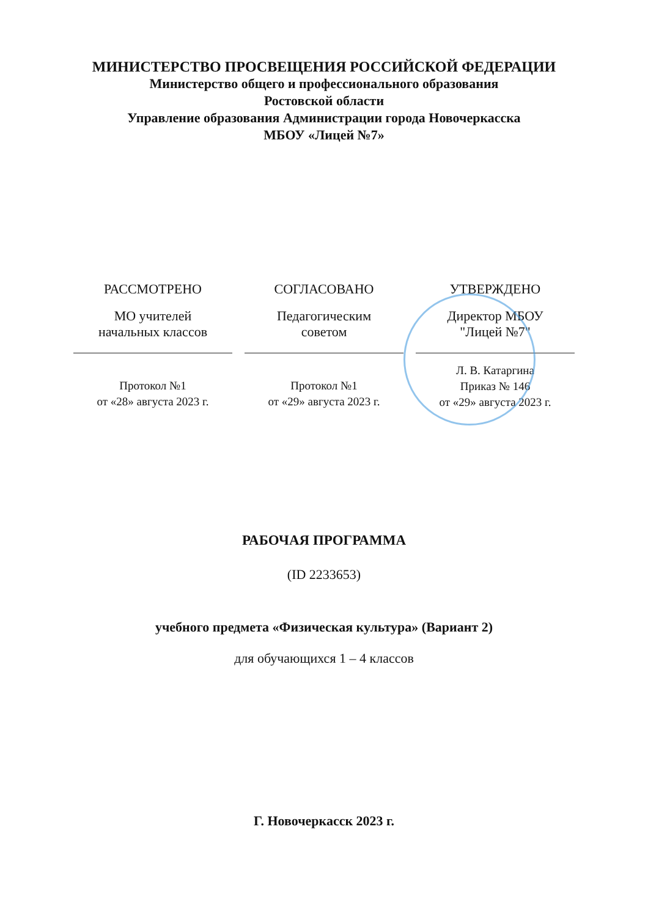МИНИСТЕРСТВО ПРОСВЕЩЕНИЯ РОССИЙСКОЙ ФЕДЕРАЦИИ
Министерство общего и профессионального образования
Ростовской области
Управление образования Администрации города Новочеркасска
МБОУ «Лицей №7»
РАССМОТРЕНО
МО учителей
начальных классов
Протокол №1
от «28» августа 2023 г.
СОГЛАСОВАНО
Педагогическим
советом
Протокол №1
от «29» августа 2023 г.
УТВЕРЖДЕНО
Директор МБОУ
"Лицей №7"
Л. В. Катаргина
Приказ № 146
от «29» августа 2023 г.
РАБОЧАЯ ПРОГРАММА
(ID 2233653)
учебного предмета «Физическая культура» (Вариант 2)
для обучающихся 1 – 4 классов
Г. Новочеркасск 2023 г.